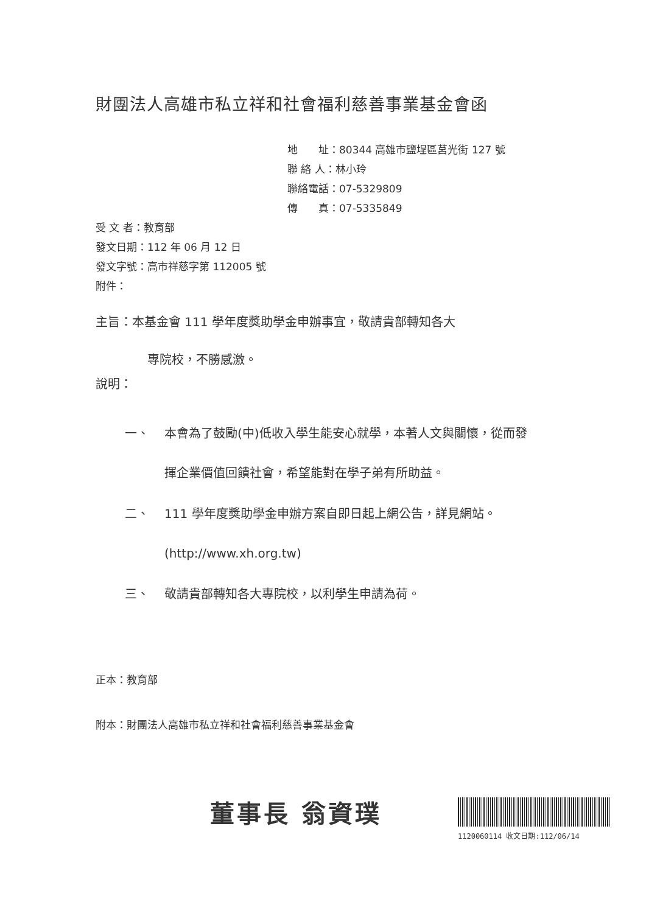財團法人高雄市私立祥和社會福利慈善事業基金會函
地　　址：80344 高雄市鹽埕區莒光街 127 號
聯 絡 人：林小玲
聯絡電話：07-5329809
傳　　真：07-5335849
受 文 者：教育部
發文日期：112 年 06 月 12 日
發文字號：高市祥慈字第 112005 號
附件：
主旨：本基金會 111 學年度獎助學金申辦事宜，敬請貴部轉知各大
專院校，不勝感激。
說明：
一、 本會為了鼓勵(中)低收入學生能安心就學，本著人文與關懷，從而發揮企業價值回饋社會，希望能對在學子弟有所助益。
二、 111 學年度獎助學金申辦方案自即日起上網公告，詳見網站。(http://www.xh.org.tw)
三、 敬請貴部轉知各大專院校，以利學生申請為荷。
正本：教育部
附本：財團法人高雄市私立祥和社會福利慈善事業基金會
董事長 翁資璞
1120060114 收文日期:112/06/14